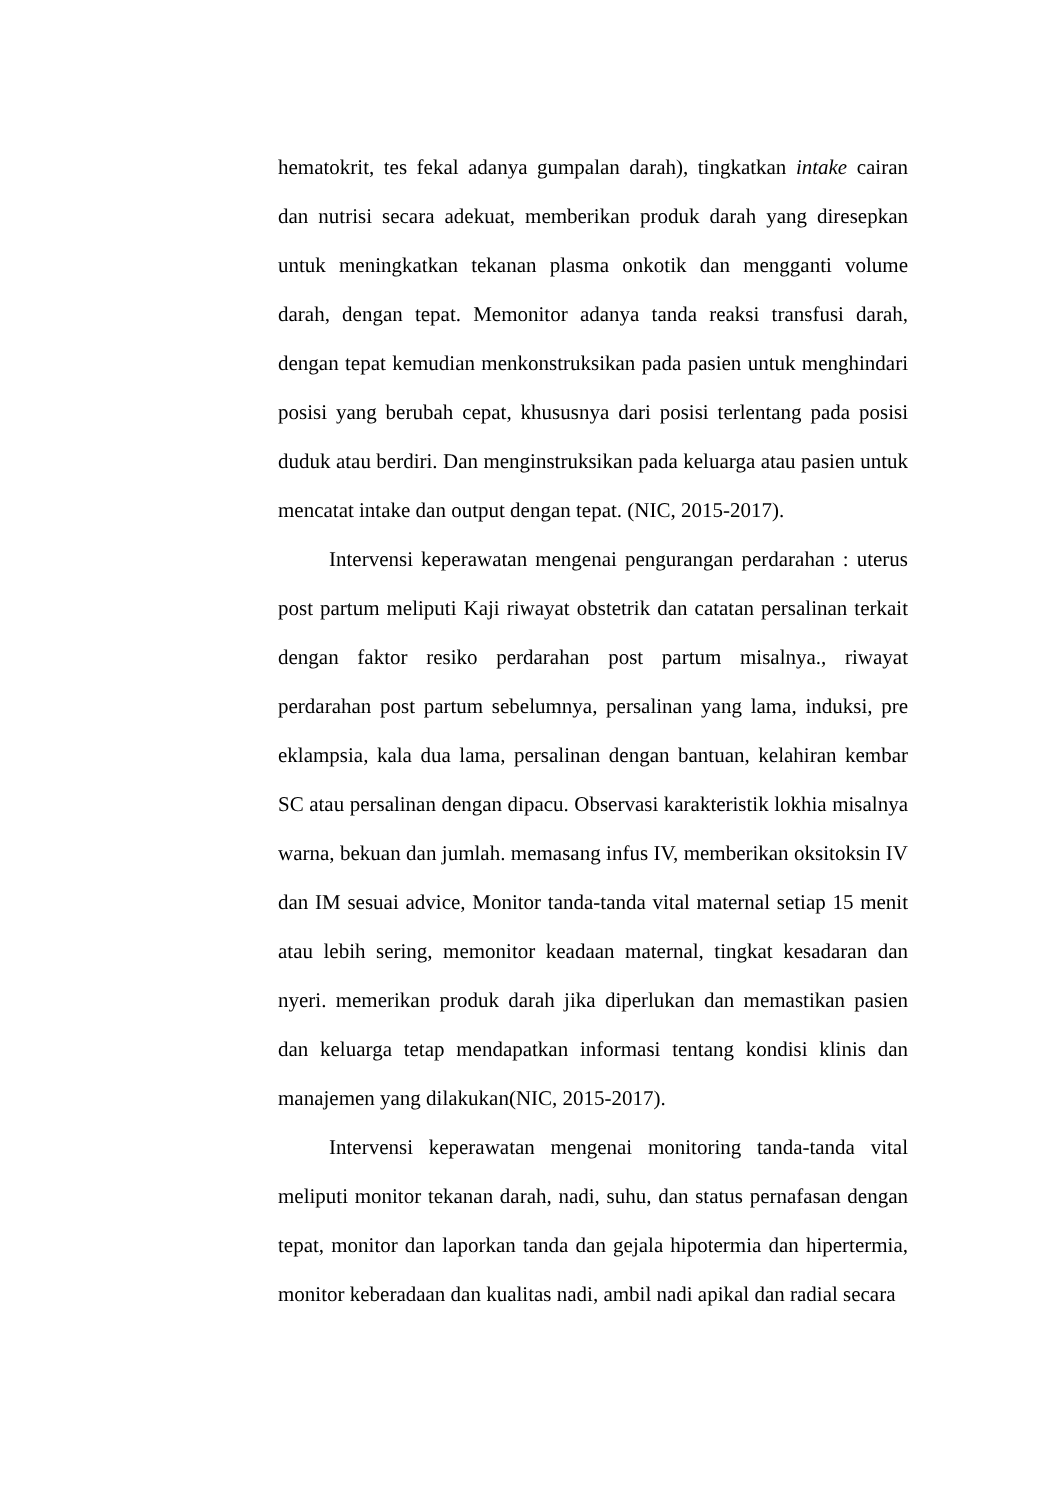hematokrit, tes fekal adanya gumpalan darah), tingkatkan intake cairan dan nutrisi secara adekuat, memberikan produk darah yang diresepkan untuk meningkatkan tekanan plasma onkotik dan mengganti volume darah, dengan tepat. Memonitor adanya tanda reaksi transfusi darah, dengan tepat kemudian menkonstruksikan pada pasien untuk menghindari posisi yang berubah cepat, khususnya dari posisi terlentang pada posisi duduk atau berdiri. Dan menginstruksikan pada keluarga atau pasien untuk mencatat intake dan output dengan tepat. (NIC, 2015-2017).
Intervensi keperawatan mengenai pengurangan perdarahan : uterus post partum meliputi Kaji riwayat obstetrik dan catatan persalinan terkait dengan faktor resiko perdarahan post partum misalnya., riwayat perdarahan post partum sebelumnya, persalinan yang lama, induksi, pre eklampsia, kala dua lama, persalinan dengan bantuan, kelahiran kembar SC atau persalinan dengan dipacu. Observasi karakteristik lokhia misalnya warna, bekuan dan jumlah. memasang infus IV, memberikan oksitoksin IV dan IM sesuai advice, Monitor tanda-tanda vital maternal setiap 15 menit atau lebih sering, memonitor keadaan maternal, tingkat kesadaran dan nyeri. memerikan produk darah jika diperlukan dan memastikan pasien dan keluarga tetap mendapatkan informasi tentang kondisi klinis dan manajemen yang dilakukan(NIC, 2015-2017).
Intervensi keperawatan mengenai monitoring tanda-tanda vital meliputi monitor tekanan darah, nadi, suhu, dan status pernafasan dengan tepat, monitor dan laporkan tanda dan gejala hipotermia dan hipertermia, monitor keberadaan dan kualitas nadi, ambil nadi apikal dan radial secara